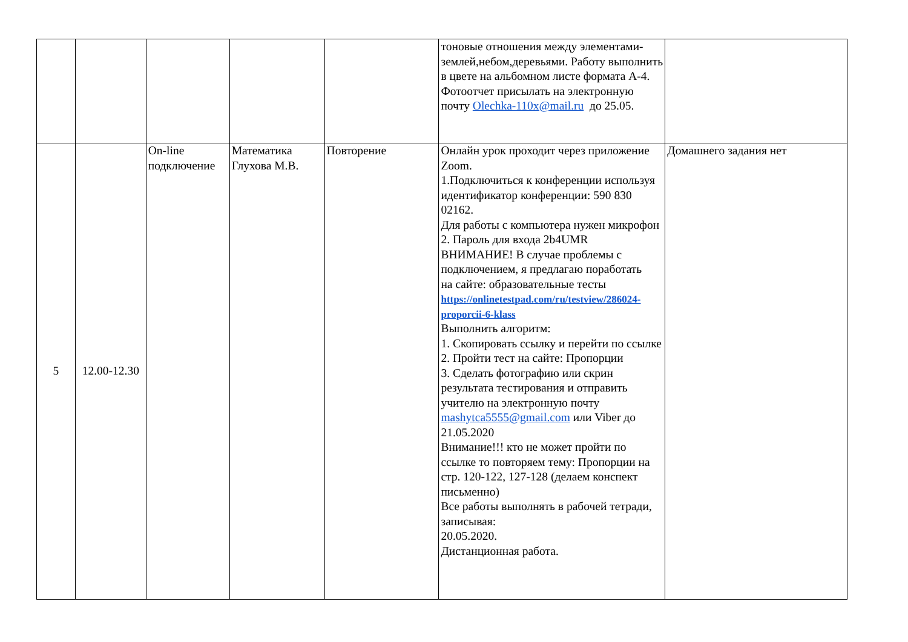| | | | | | тоновые отношения между элементами-землей,небом,деревьями. Работу выполнить в цвете на альбомном листе формата А-4. Фотоотчет присылать на электронную почту Olechka-110x@mail.ru до 25.05. | |
| 5 | 12.00-12.30 | On-line подключение | Математика Глухова М.В. | Повторение | Онлайн урок проходит через приложение Zoom. 1.Подключиться к конференции используя идентификатор конференции: 590 830 02162. Для работы с компьютера нужен микрофон 2. Пароль для входа 2b4UMR ВНИМАНИЕ! В случае проблемы с подключением, я предлагаю поработать на сайте: образовательные тесты https://onlinetestpad.com/ru/testview/286024-proporcii-6-klass Выполнить алгоритм: 1. Скопировать ссылку и перейти по ссылке 2. Пройти тест на сайте: Пропорции 3. Сделать фотографию или скрин результата тестирования и отправить учителю на электронную почту mashytca5555@gmail.com или Viber до 21.05.2020 Внимание!!! кто не может пройти по ссылке то повторяем тему: Пропорции на стр. 120-122, 127-128 (делаем конспект письменно) Все работы выполнять в рабочей тетради, записывая: 20.05.2020. Дистанционная работа. | Домашнего задания нет |